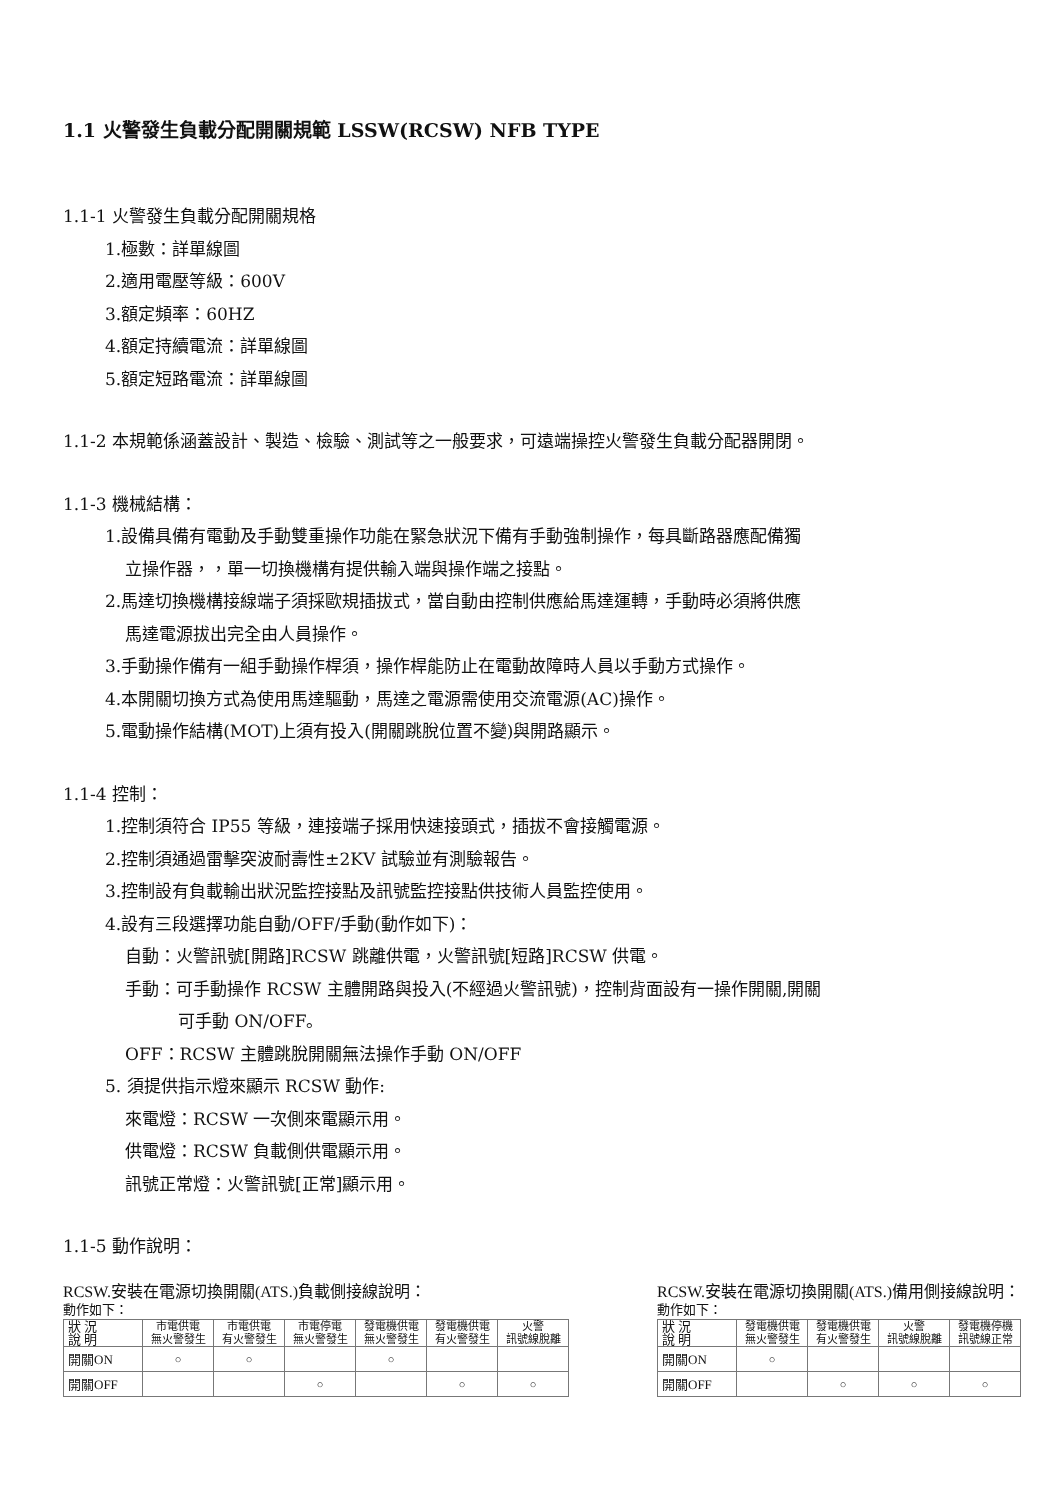1.1 火警發生負載分配開關規範 LSSW(RCSW) NFB TYPE
1.1-1 火警發生負載分配開關規格
1.極數：詳單線圖
2.適用電壓等級：600V
3.額定頻率：60HZ
4.額定持續電流：詳單線圖
5.額定短路電流：詳單線圖
1.1-2 本規範係涵蓋設計、製造、檢驗、測試等之一般要求，可遠端操控火警發生負載分配器開閉。
1.1-3 機械結構：
1.設備具備有電動及手動雙重操作功能在緊急狀況下備有手動強制操作，每具斷路器應配備獨
立操作器，，單一切換機構有提供輸入端與操作端之接點。
2.馬達切換機構接線端子須採歐規插拔式，當自動由控制供應給馬達運轉，手動時必須將供應
馬達電源拔出完全由人員操作。
3.手動操作備有一組手動操作桿須，操作桿能防止在電動故障時人員以手動方式操作。
4.本開關切換方式為使用馬達驅動，馬達之電源需使用交流電源(AC)操作。
5.電動操作結構(MOT)上須有投入(開關跳脫位置不變)與開路顯示。
1.1-4 控制：
1.控制須符合 IP55 等級，連接端子採用快速接頭式，插拔不會接觸電源。
2.控制須通過雷擊突波耐壽性±2KV 試驗並有測驗報告。
3.控制設有負載輸出狀況監控接點及訊號監控接點供技術人員監控使用。
4.設有三段選擇功能自動/OFF/手動(動作如下)：
自動：火警訊號[開路]RCSW 跳離供電，火警訊號[短路]RCSW 供電。
手動：可手動操作 RCSW 主體開路與投入(不經過火警訊號)，控制背面設有一操作開關,開關
可手動 ON/OFF。
OFF：RCSW 主體跳脫開關無法操作手動 ON/OFF
5. 須提供指示燈來顯示 RCSW 動作:
來電燈：RCSW 一次側來電顯示用。
供電燈：RCSW 負載側供電顯示用。
訊號正常燈：火警訊號[正常]顯示用。
1.1-5 動作說明：
RCSW.安裝在電源切換開關(ATS.)負載側接線說明：
動作如下：
| 狀 況 說 明 | 市電供電 無火警發生 | 市電供電 有火警發生 | 市電停電 無火警發生 | 發電機供電 無火警發生 | 發電機供電 有火警發生 | 火警 訊號線脫離 |
| --- | --- | --- | --- | --- | --- | --- |
| 開關ON | ○ | ○ | | ○ | | |
| 開關OFF | | | ○ | | ○ | ○ |
RCSW.安裝在電源切換開關(ATS.)備用側接線說明：
動作如下：
| 狀 況 說 明 | 發電機供電 無火警發生 | 發電機供電 有火警發生 | 火警 訊號線脫離 | 發電機停機 訊號線正常 |
| --- | --- | --- | --- | --- |
| 開關ON | ○ | | | |
| 開關OFF | | ○ | ○ | ○ |